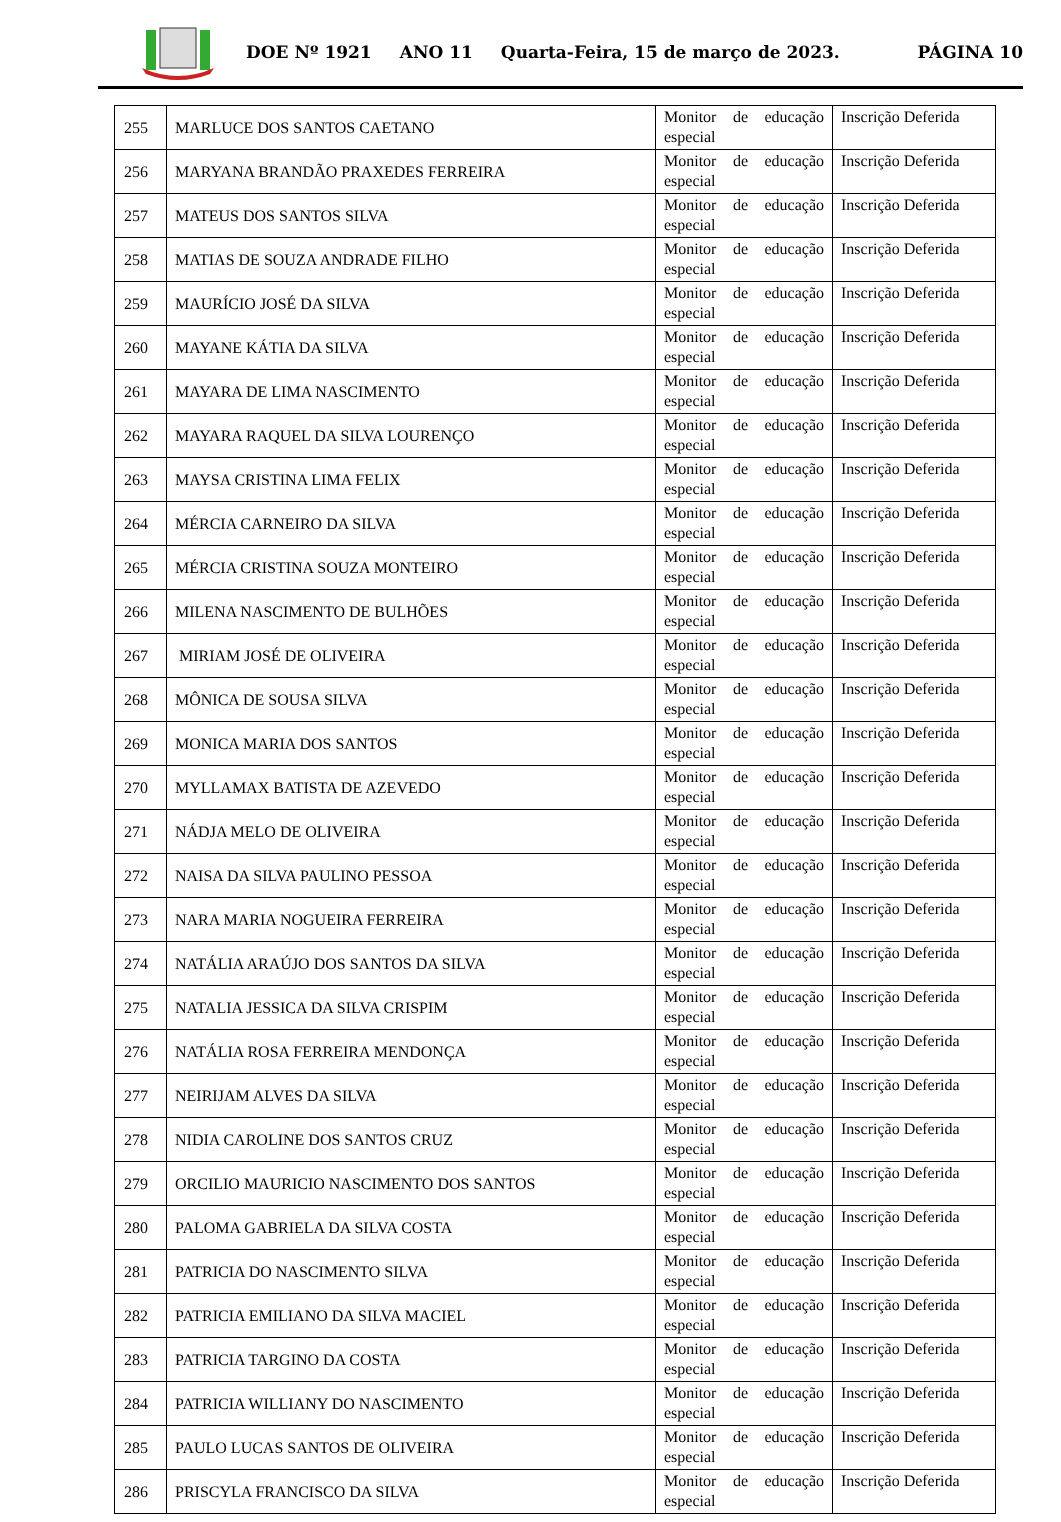DOE Nº 1921 ANO 11 Quarta-Feira, 15 de março de 2023. PÁGINA 10
| 255 | MARLUCE DOS SANTOS CAETANO | Monitor de educação especial | Inscrição Deferida |
| 256 | MARYANA BRANDÃO PRAXEDES FERREIRA | Monitor de educação especial | Inscrição Deferida |
| 257 | MATEUS DOS SANTOS SILVA | Monitor de educação especial | Inscrição Deferida |
| 258 | MATIAS DE SOUZA ANDRADE FILHO | Monitor de educação especial | Inscrição Deferida |
| 259 | MAURÍCIO JOSÉ DA SILVA | Monitor de educação especial | Inscrição Deferida |
| 260 | MAYANE KÁTIA DA SILVA | Monitor de educação especial | Inscrição Deferida |
| 261 | MAYARA DE LIMA NASCIMENTO | Monitor de educação especial | Inscrição Deferida |
| 262 | MAYARA RAQUEL DA SILVA LOURENÇO | Monitor de educação especial | Inscrição Deferida |
| 263 | MAYSA CRISTINA LIMA FELIX | Monitor de educação especial | Inscrição Deferida |
| 264 | MÉRCIA CARNEIRO DA SILVA | Monitor de educação especial | Inscrição Deferida |
| 265 | MÉRCIA CRISTINA SOUZA MONTEIRO | Monitor de educação especial | Inscrição Deferida |
| 266 | MILENA NASCIMENTO DE BULHÕES | Monitor de educação especial | Inscrição Deferida |
| 267 | MIRIAM JOSÉ DE OLIVEIRA | Monitor de educação especial | Inscrição Deferida |
| 268 | MÔNICA DE SOUSA SILVA | Monitor de educação especial | Inscrição Deferida |
| 269 | MONICA MARIA DOS SANTOS | Monitor de educação especial | Inscrição Deferida |
| 270 | MYLLAMAX BATISTA DE AZEVEDO | Monitor de educação especial | Inscrição Deferida |
| 271 | NÁDJA MELO DE OLIVEIRA | Monitor de educação especial | Inscrição Deferida |
| 272 | NAISA DA SILVA PAULINO PESSOA | Monitor de educação especial | Inscrição Deferida |
| 273 | NARA MARIA NOGUEIRA FERREIRA | Monitor de educação especial | Inscrição Deferida |
| 274 | NATÁLIA ARAÚJO DOS SANTOS DA SILVA | Monitor de educação especial | Inscrição Deferida |
| 275 | NATALIA JESSICA DA SILVA CRISPIM | Monitor de educação especial | Inscrição Deferida |
| 276 | NATÁLIA ROSA FERREIRA MENDONÇA | Monitor de educação especial | Inscrição Deferida |
| 277 | NEIRIJAM ALVES DA SILVA | Monitor de educação especial | Inscrição Deferida |
| 278 | NIDIA CAROLINE DOS SANTOS CRUZ | Monitor de educação especial | Inscrição Deferida |
| 279 | ORCILIO MAURICIO NASCIMENTO DOS SANTOS | Monitor de educação especial | Inscrição Deferida |
| 280 | PALOMA GABRIELA DA SILVA COSTA | Monitor de educação especial | Inscrição Deferida |
| 281 | PATRICIA DO NASCIMENTO SILVA | Monitor de educação especial | Inscrição Deferida |
| 282 | PATRICIA EMILIANO DA SILVA MACIEL | Monitor de educação especial | Inscrição Deferida |
| 283 | PATRICIA TARGINO DA COSTA | Monitor de educação especial | Inscrição Deferida |
| 284 | PATRICIA WILLIANY DO NASCIMENTO | Monitor de educação especial | Inscrição Deferida |
| 285 | PAULO LUCAS SANTOS DE OLIVEIRA | Monitor de educação especial | Inscrição Deferida |
| 286 | PRISCYLA FRANCISCO DA SILVA | Monitor de educação especial | Inscrição Deferida |